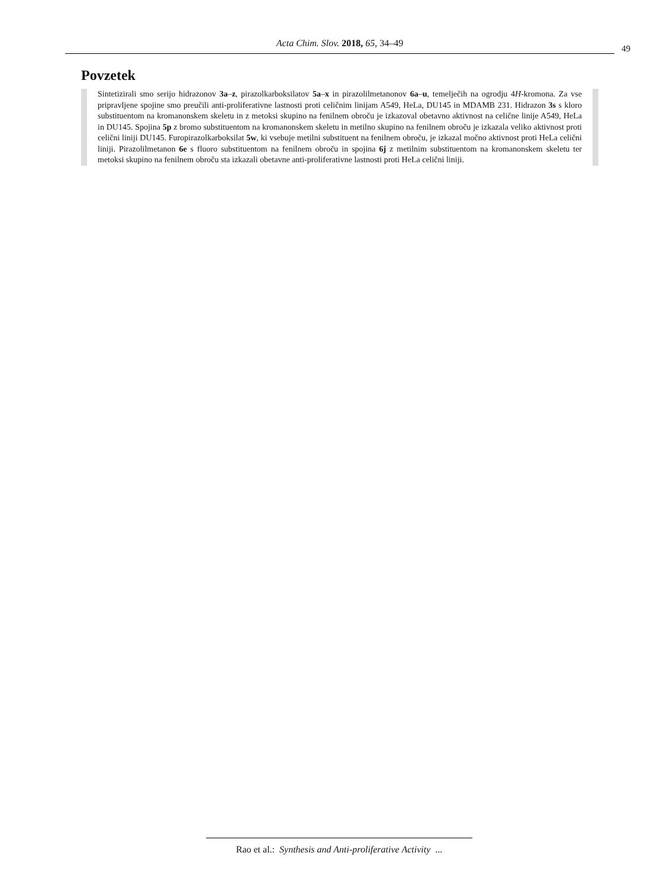Acta Chim. Slov. 2018, 65, 34–49 49
Povzetek
Sintetizirali smo serijo hidrazonov 3a–z, pirazolkarboksilatov 5a–x in pirazolilmetanonov 6a–u, temelječih na ogrodju 4H-kromona. Za vse pripravljene spojine smo preučili anti-proliferativne lastnosti proti celičnim linijam A549, HeLa, DU145 in MDAMB 231. Hidrazon 3s s kloro substituentom na kromanonskem skeletu in z metoksi skupino na fenilnem obroču je izkazoval obetavno aktivnost na celične linije A549, HeLa in DU145. Spojina 5p z bromo substituentom na kromanonskem skeletu in metilno skupino na fenilnem obroču je izkazala veliko aktivnost proti celični liniji DU145. Furopirazolkarboksilat 5w, ki vsebuje metilni substituent na fenilnem obroču, je izkazal močno aktivnost proti HeLa celični liniji. Pirazolilmetanon 6e s fluoro substituentom na fenilnem obroču in spojina 6j z metilnim substituentom na kromanonskem skeletu ter metoksi skupino na fenilnem obroču sta izkazali obetavne anti-proliferativne lastnosti proti HeLa celični liniji.
Rao et al.: Synthesis and Anti-proliferative Activity ...